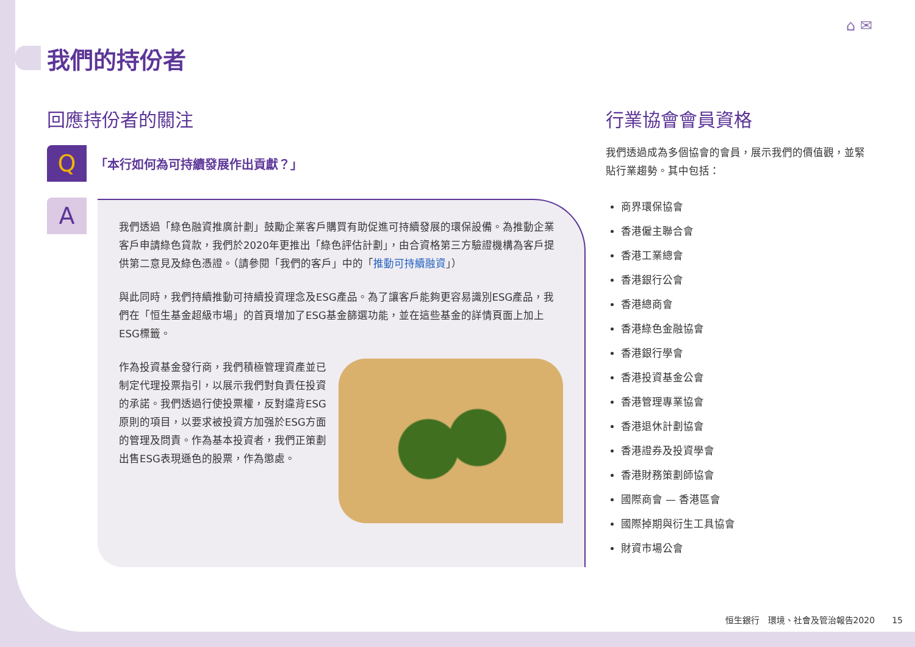⌂ ✉
我們的持份者
回應持份者的關注
Q
「本行如何為可持續發展作出貢獻？」
A
我們透過「綠色融資推廣計劃」鼓勵企業客戶購買有助促進可持續發展的環保設備。為推動企業客戶申請綠色貸款，我們於2020年更推出「綠色評估計劃」，由合資格第三方驗證機構為客戶提供第二意見及綠色憑證。（請參閱「我們的客戶」中的「推動可持續融資」）
與此同時，我們持續推動可持續投資理念及ESG產品。為了讓客戶能夠更容易識別ESG產品，我們在「恒生基金超級市場」的首頁增加了ESG基金篩選功能，並在這些基金的詳情頁面上加上ESG標籤。
作為投資基金發行商，我們積極管理資產並已制定代理投票指引，以展示我們對負責任投資的承諾。我們透過行使投票權，反對違背ESG原則的項目，以要求被投資方加强於ESG方面的管理及問責。作為基本投資者，我們正策劃出售ESG表現遜色的股票，作為懲處。
行業協會會員資格
我們透過成為多個協會的會員，展示我們的價值觀，並緊貼行業趨勢。其中包括：
商界環保協會
香港僱主聯合會
香港工業總會
香港銀行公會
香港總商會
香港綠色金融協會
香港銀行學會
香港投資基金公會
香港管理專業協會
香港退休計劃協會
香港證券及投資學會
香港財務策劃師協會
國際商會 — 香港區會
國際掉期與衍生工具協會
財資市場公會
恒生銀行　環境、社會及管治報告2020　　15